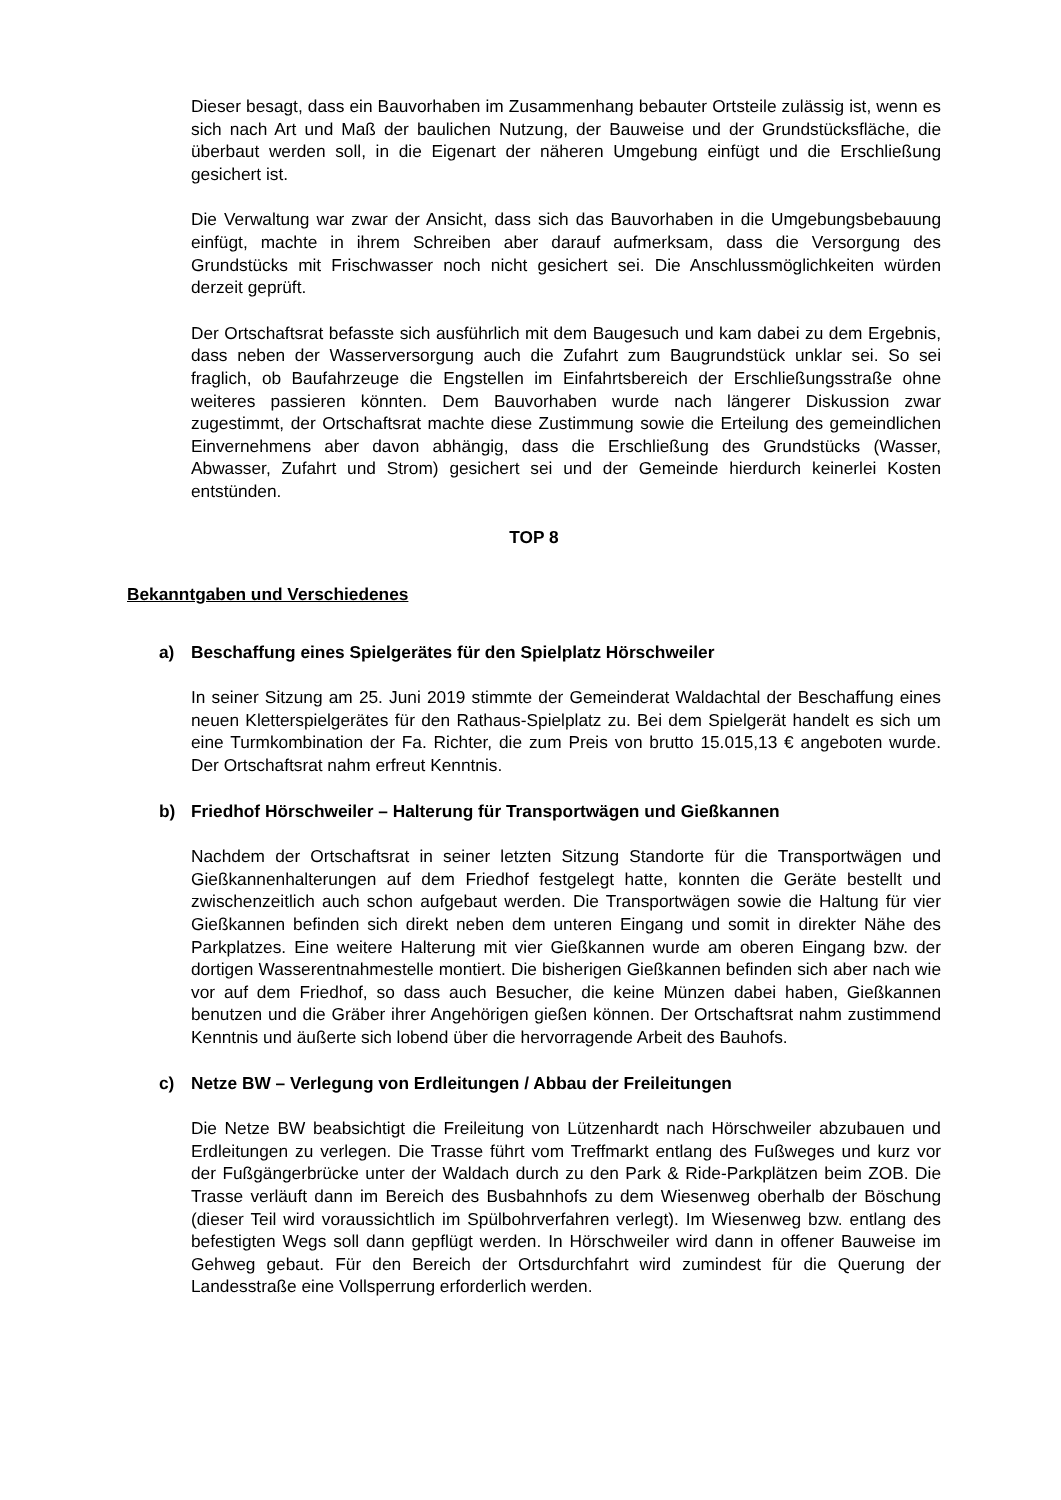Dieser besagt, dass ein Bauvorhaben im Zusammenhang bebauter Ortsteile zulässig ist, wenn es sich nach Art und Maß der baulichen Nutzung, der Bauweise und der Grundstücksfläche, die überbaut werden soll, in die Eigenart der näheren Umgebung einfügt und die Erschließung gesichert ist.
Die Verwaltung war zwar der Ansicht, dass sich das Bauvorhaben in die Umgebungsbebauung einfügt, machte in ihrem Schreiben aber darauf aufmerksam, dass die Versorgung des Grundstücks mit Frischwasser noch nicht gesichert sei. Die Anschlussmöglichkeiten würden derzeit geprüft.
Der Ortschaftsrat befasste sich ausführlich mit dem Baugesuch und kam dabei zu dem Ergebnis, dass neben der Wasserversorgung auch die Zufahrt zum Baugrundstück unklar sei. So sei fraglich, ob Baufahrzeuge die Engstellen im Einfahrtsbereich der Erschließungsstraße ohne weiteres passieren könnten. Dem Bauvorhaben wurde nach längerer Diskussion zwar zugestimmt, der Ortschaftsrat machte diese Zustimmung sowie die Erteilung des gemeindlichen Einvernehmens aber davon abhängig, dass die Erschließung des Grundstücks (Wasser, Abwasser, Zufahrt und Strom) gesichert sei und der Gemeinde hierdurch keinerlei Kosten entstünden.
TOP 8
Bekanntgaben und Verschiedenes
a) Beschaffung eines Spielgerätes für den Spielplatz Hörschweiler
In seiner Sitzung am 25. Juni 2019 stimmte der Gemeinderat Waldachtal der Beschaffung eines neuen Kletterspielgerätes für den Rathaus-Spielplatz zu. Bei dem Spielgerät handelt es sich um eine Turmkombination der Fa. Richter, die zum Preis von brutto 15.015,13 € angeboten wurde. Der Ortschaftsrat nahm erfreut Kenntnis.
b) Friedhof Hörschweiler – Halterung für Transportwägen und Gießkannen
Nachdem der Ortschaftsrat in seiner letzten Sitzung Standorte für die Transportwägen und Gießkannenhalterungen auf dem Friedhof festgelegt hatte, konnten die Geräte bestellt und zwischenzeitlich auch schon aufgebaut werden. Die Transportwägen sowie die Haltung für vier Gießkannen befinden sich direkt neben dem unteren Eingang und somit in direkter Nähe des Parkplatzes. Eine weitere Halterung mit vier Gießkannen wurde am oberen Eingang bzw. der dortigen Wasserentnahmestelle montiert. Die bisherigen Gießkannen befinden sich aber nach wie vor auf dem Friedhof, so dass auch Besucher, die keine Münzen dabei haben, Gießkannen benutzen und die Gräber ihrer Angehörigen gießen können. Der Ortschaftsrat nahm zustimmend Kenntnis und äußerte sich lobend über die hervorragende Arbeit des Bauhofs.
c) Netze BW – Verlegung von Erdleitungen / Abbau der Freileitungen
Die Netze BW beabsichtigt die Freileitung von Lützenhardt nach Hörschweiler abzubauen und Erdleitungen zu verlegen. Die Trasse führt vom Treffmarkt entlang des Fußweges und kurz vor der Fußgängerbrücke unter der Waldach durch zu den Park & Ride-Parkplätzen beim ZOB. Die Trasse verläuft dann im Bereich des Busbahnhofs zu dem Wiesenweg oberhalb der Böschung (dieser Teil wird voraussichtlich im Spülbohrverfahren verlegt). Im Wiesenweg bzw. entlang des befestigten Wegs soll dann gepflügt werden. In Hörschweiler wird dann in offener Bauweise im Gehweg gebaut. Für den Bereich der Ortsdurchfahrt wird zumindest für die Querung der Landesstraße eine Vollsperrung erforderlich werden.